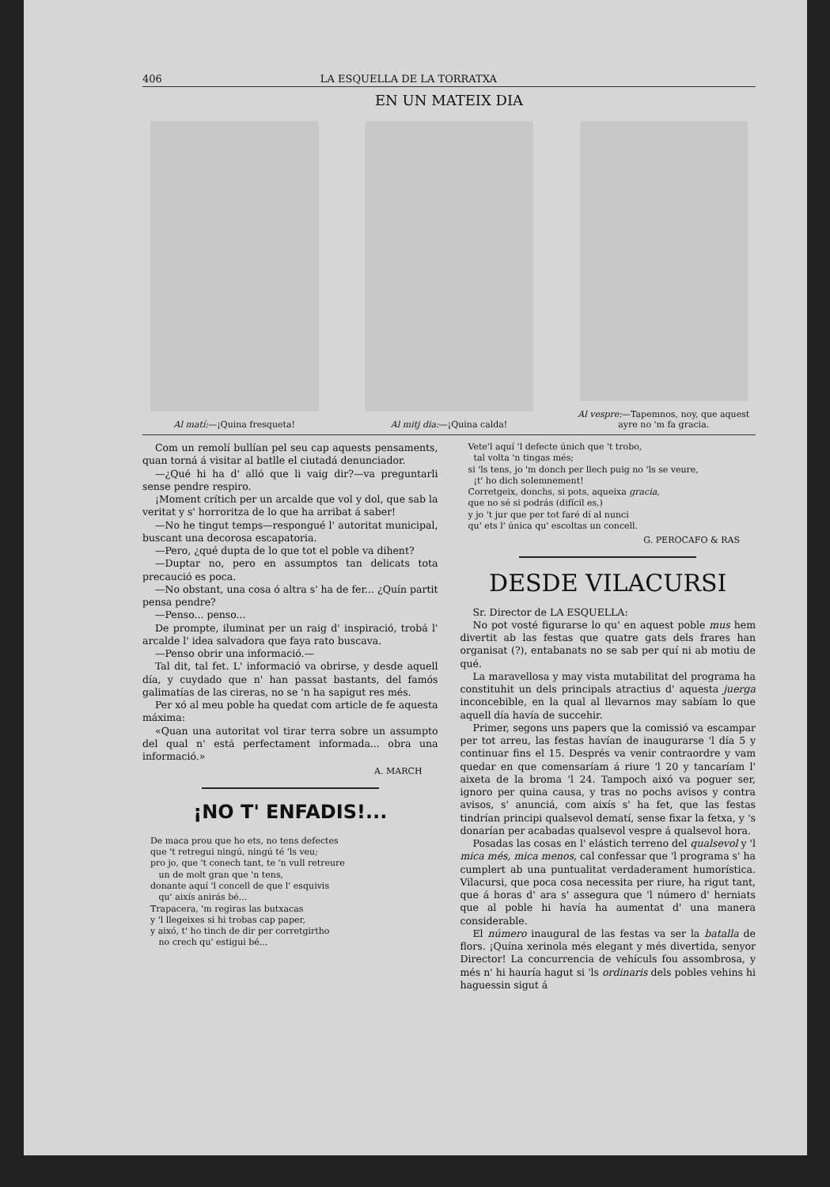406 LA ESQUELLA DE LA TORRATXA
EN UN MATEIX DIA
Al matí:—¡Quina fresqueta! Al mitj dia:—¡Quina calda! Al vespre:—Tapemnos, noy, que aquest ayre no 'm fa gracia.
Com un remolí bullían pel seu cap aquests pensaments, quan torná á visitar al batlle el ciutadá denunciador.
—¿Qué hi ha d' alló que li vaig dir?—va preguntarli sense pendre respiro.
¡Moment crítich per un arcalde que vol y dol, que sab la veritat y s' horroritza de lo que ha arribat á saber!
—No he tingut temps—respongué l' autoritat municipal, buscant una decorosa escapatoria.
—Pero, ¿qué dupta de lo que tot el poble va dihent?
—Duptar no, pero en assumptos tan delicats tota precaució es poca.
—No obstant, una cosa ó altra s' ha de fer... ¿Quín partit pensa pendre?
—Penso... penso...
De prompte, iluminat per un raig d' inspiració, trobá l' arcalde l' idea salvadora que faya rato buscava.
—Penso obrir una informació.—
Tal dit, tal fet. L' informació va obrirse, y desde aquell día, y cuydado que n' han passat bastants, del famós galimatías de las cireras, no se 'n ha sapigut res més.
Per xó al meu poble ha quedat com article de fe aquesta máxima:
«Quan una autoritat vol tirar terra sobre un assumpto del qual n' está perfectament informada... obra una informació.»
A. MARCH
¡NO T' ENFADIS!...
De maca prou que ho ets, no tens defectes
que 't retregui ningú, ningú té 'ls veu;
pro jo, que 't conech tant, te 'n vull retreure
un de molt gran que 'n tens,
donante aquí 'l concell de que l' esquivis
qu' aixís anirás bé...
Trapacera, 'm regiras las butxacas
y 'l llegeixes si hi trobas cap paper,
y aixó, t' ho tinch de dir per corretgirtho
no crech qu' estigui bé...
Vete'l aquí 'l defecte únich que 't trobo,
tal volta 'n tingas més;
si 'ls tens, jo 'm donch per llech puig no 'ls se veure,
¡t' ho dich solemnement!
Corretgeix, donchs, si pots, aqueixa gracia,
que no sé si podrás (difícil es,)
y jo 't jur que per tot faré dí al nunci
qu' ets l' única qu' escoltas un concell.
G. PEROCAFO & RAS
DESDE VILACURSI
Sr. Director de LA ESQUELLA:
No pot vosté figurarse lo qu' en aquest poble mus hem divertit ab las festas que quatre gats dels frares han organisat (?), entabanats no se sab per quí ni ab motiu de qué.
La maravellosa y may vista mutabilitat del programa ha constituhit un dels principals atractius d' aquesta juerga inconcebible, en la qual al llevarnos may sabíam lo que aquell día havía de succehir.
Primer, segons uns papers que la comissió va escampar per tot arreu, las festas havían de inaugurarse 'l día 5 y continuar fins el 15. Després va venir contraordre y vam quedar en que comensaríam á riure 'l 20 y tancaríam l' aixeta de la broma 'l 24. Tampoch aixó va poguer ser, ignoro per quina causa, y tras no pochs avisos y contra avisos, s' anunciá, com aixís s' ha fet, que las festas tindrían principi qualsevol dematí, sense fixar la fetxa, y 's donarían per acabadas qualsevol vespre á qualsevol hora.
Posadas las cosas en l' elástich terreno del qualsevol y 'l mica més, mica menos, cal confessar que 'l programa s' ha cumplert ab una puntualitat verdaderament humorística. Vilacursi, que poca cosa necessita per riure, ha rigut tant, que á horas d' ara s' assegura que 'l número d' herniats que al poble hi havía ha aumentat d' una manera considerable.
El número inaugural de las festas va ser la batalla de flors. ¡Quína xerinola més elegant y més divertida, senyor Director! La concurrencia de vehículs fou assombrosa, y més n' hi hauría hagut si 'ls ordinaris dels pobles vehins hi haguessin sigut á